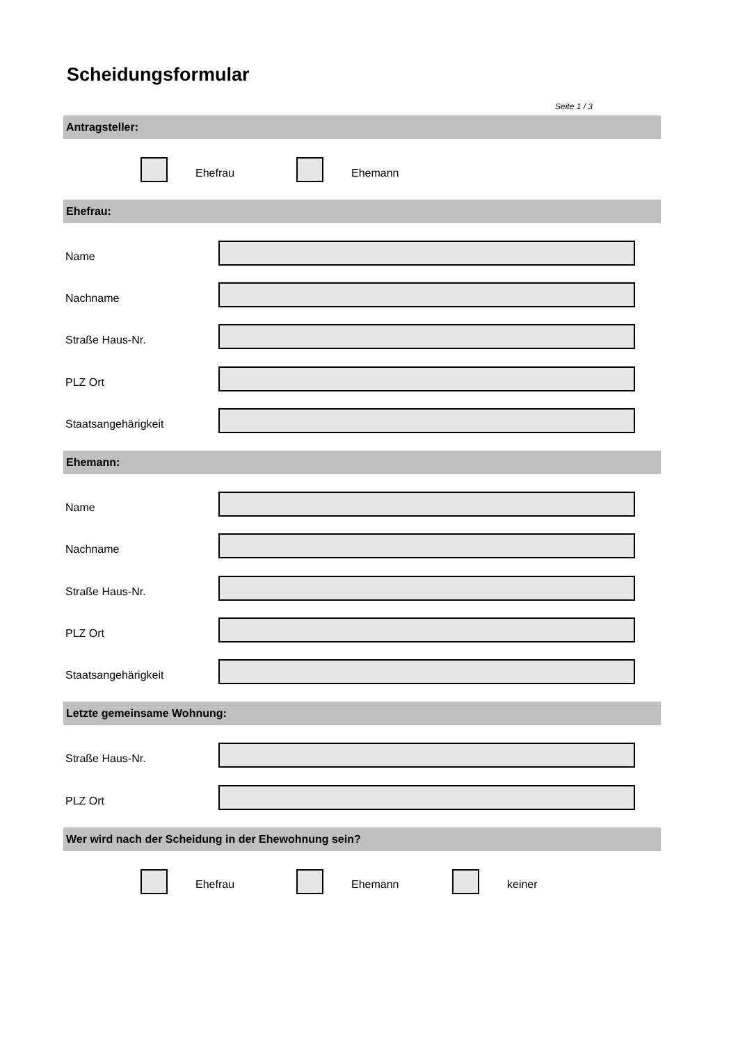Scheidungsformular
Seite 1 / 3
Antragsteller:
Ehefrau Ehemann
Ehefrau:
Name
Nachname
Straße Haus-Nr.
PLZ Ort
Staatsangehärigkeit
Ehemann:
Name
Nachname
Straße Haus-Nr.
PLZ Ort
Staatsangehärigkeit
Letzte gemeinsame Wohnung:
Straße Haus-Nr.
PLZ Ort
Wer wird nach der Scheidung in der Ehewohnung sein?
Ehefrau Ehemann keiner